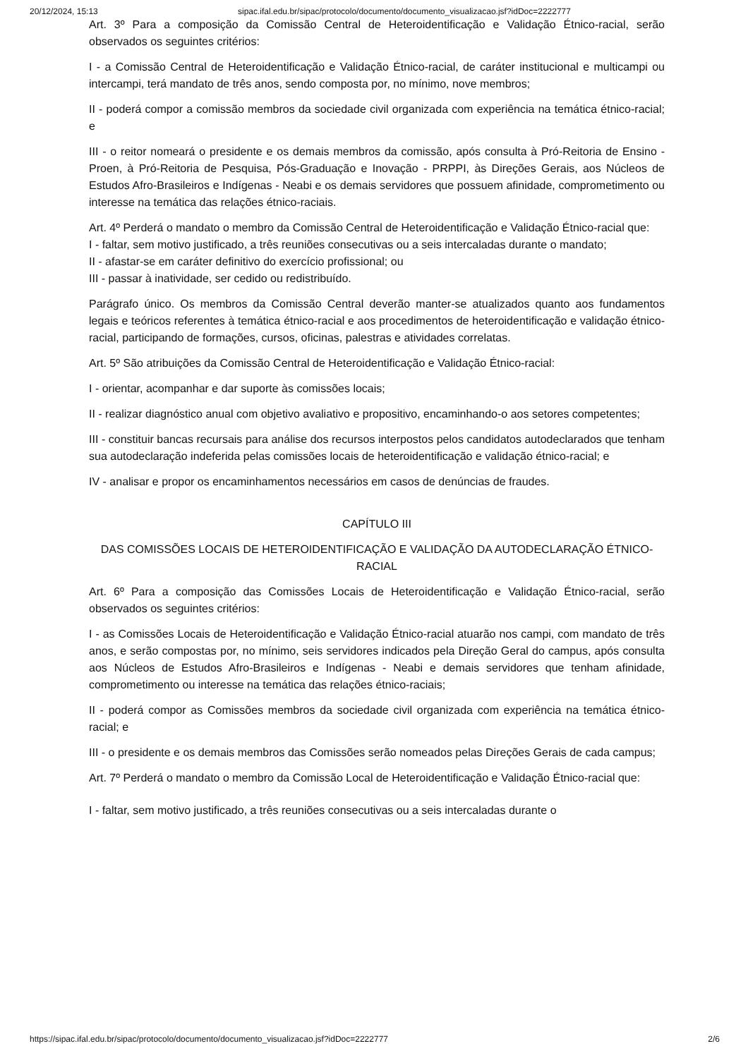20/12/2024, 15:13 sipac.ifal.edu.br/sipac/protocolo/documento/documento_visualizacao.jsf?idDoc=2222777
Art. 3º Para a composição da Comissão Central de Heteroidentificação e Validação Étnico-racial, serão observados os seguintes critérios:
I - a Comissão Central de Heteroidentificação e Validação Étnico-racial, de caráter institucional e multicampi ou intercampi, terá mandato de três anos, sendo composta por, no mínimo, nove membros;
II - poderá compor a comissão membros da sociedade civil organizada com experiência na temática étnico-racial; e
III - o reitor nomeará o presidente e os demais membros da comissão, após consulta à Pró-Reitoria de Ensino - Proen, à Pró-Reitoria de Pesquisa, Pós-Graduação e Inovação - PRPPI, às Direções Gerais, aos Núcleos de Estudos Afro-Brasileiros e Indígenas - Neabi e os demais servidores que possuem afinidade, comprometimento ou interesse na temática das relações étnico-raciais.
Art. 4º Perderá o mandato o membro da Comissão Central de Heteroidentificação e Validação Étnico-racial que:
I - faltar, sem motivo justificado, a três reuniões consecutivas ou a seis intercaladas durante o mandato;
II - afastar-se em caráter definitivo do exercício profissional; ou
III - passar à inatividade, ser cedido ou redistribuído.
Parágrafo único. Os membros da Comissão Central deverão manter-se atualizados quanto aos fundamentos legais e teóricos referentes à temática étnico-racial e aos procedimentos de heteroidentificação e validação étnico-racial, participando de formações, cursos, oficinas, palestras e atividades correlatas.
Art. 5º São atribuições da Comissão Central de Heteroidentificação e Validação Étnico-racial:
I - orientar, acompanhar e dar suporte às comissões locais;
II - realizar diagnóstico anual com objetivo avaliativo e propositivo, encaminhando-o aos setores competentes;
III - constituir bancas recursais para análise dos recursos interpostos pelos candidatos autodeclarados que tenham sua autodeclaração indeferida pelas comissões locais de heteroidentificação e validação étnico-racial; e
IV - analisar e propor os encaminhamentos necessários em casos de denúncias de fraudes.
CAPÍTULO III
DAS COMISSÕES LOCAIS DE HETEROIDENTIFICAÇÃO E VALIDAÇÃO DA AUTODECLARAÇÃO ÉTNICO-RACIAL
Art. 6º Para a composição das Comissões Locais de Heteroidentificação e Validação Étnico-racial, serão observados os seguintes critérios:
I - as Comissões Locais de Heteroidentificação e Validação Étnico-racial atuarão nos campi, com mandato de três anos, e serão compostas por, no mínimo, seis servidores indicados pela Direção Geral do campus, após consulta aos Núcleos de Estudos Afro-Brasileiros e Indígenas - Neabi e demais servidores que tenham afinidade, comprometimento ou interesse na temática das relações étnico-raciais;
II - poderá compor as Comissões membros da sociedade civil organizada com experiência na temática étnico-racial; e
III - o presidente e os demais membros das Comissões serão nomeados pelas Direções Gerais de cada campus;
Art. 7º Perderá o mandato o membro da Comissão Local de Heteroidentificação e Validação Étnico-racial que:
I - faltar, sem motivo justificado, a três reuniões consecutivas ou a seis intercaladas durante o
https://sipac.ifal.edu.br/sipac/protocolo/documento/documento_visualizacao.jsf?idDoc=2222777 2/6